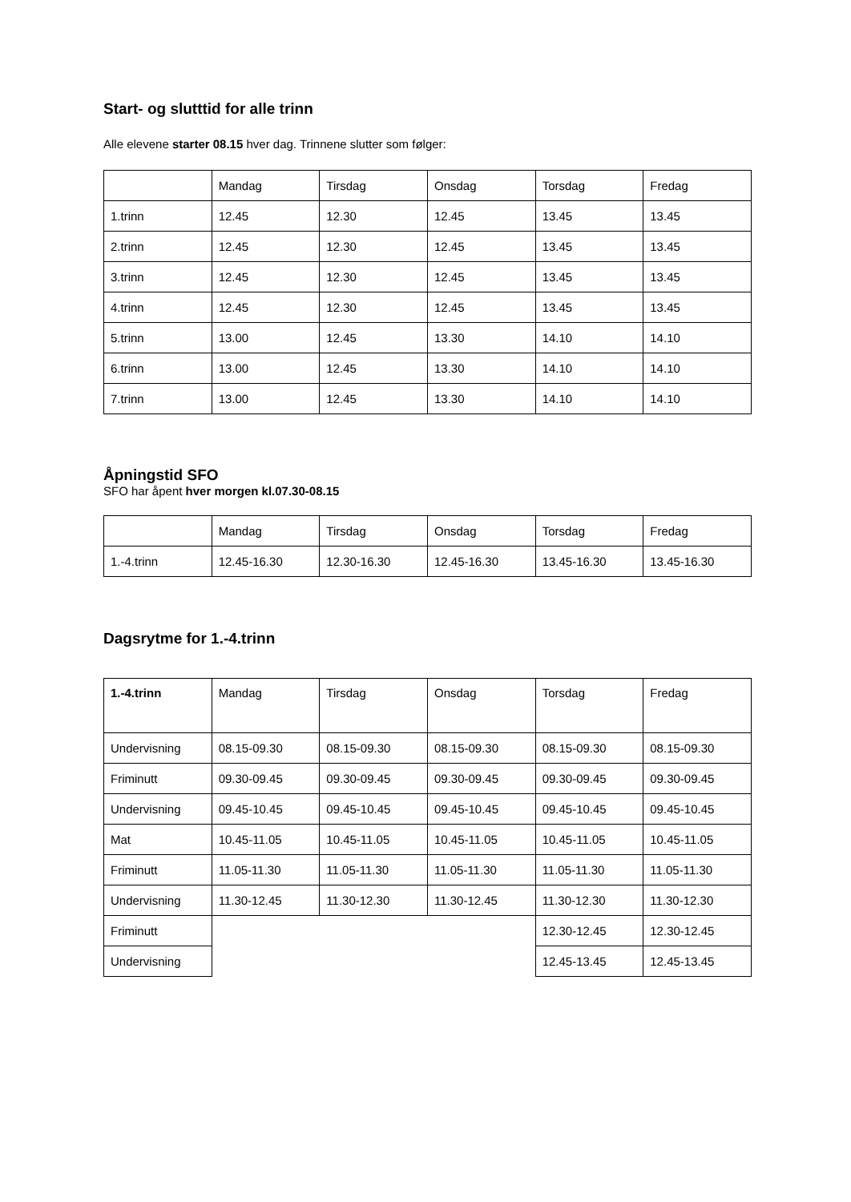Start- og slutttid for alle trinn
Alle elevene starter 08.15 hver dag. Trinnene slutter som følger:
| | Mandag | Tirsdag | Onsdag | Torsdag | Fredag |
| 1.trinn | 12.45 | 12.30 | 12.45 | 13.45 | 13.45 |
| 2.trinn | 12.45 | 12.30 | 12.45 | 13.45 | 13.45 |
| 3.trinn | 12.45 | 12.30 | 12.45 | 13.45 | 13.45 |
| 4.trinn | 12.45 | 12.30 | 12.45 | 13.45 | 13.45 |
| 5.trinn | 13.00 | 12.45 | 13.30 | 14.10 | 14.10 |
| 6.trinn | 13.00 | 12.45 | 13.30 | 14.10 | 14.10 |
| 7.trinn | 13.00 | 12.45 | 13.30 | 14.10 | 14.10 |
Åpningstid SFO
SFO har åpent hver morgen kl.07.30-08.15
| | Mandag | Tirsdag | Onsdag | Torsdag | Fredag |
| 1.-4.trinn | 12.45-16.30 | 12.30-16.30 | 12.45-16.30 | 13.45-16.30 | 13.45-16.30 |
Dagsrytme for 1.-4.trinn
| 1.-4.trinn | Mandag | Tirsdag | Onsdag | Torsdag | Fredag |
| Undervisning | 08.15-09.30 | 08.15-09.30 | 08.15-09.30 | 08.15-09.30 | 08.15-09.30 |
| Friminutt | 09.30-09.45 | 09.30-09.45 | 09.30-09.45 | 09.30-09.45 | 09.30-09.45 |
| Undervisning | 09.45-10.45 | 09.45-10.45 | 09.45-10.45 | 09.45-10.45 | 09.45-10.45 |
| Mat | 10.45-11.05 | 10.45-11.05 | 10.45-11.05 | 10.45-11.05 | 10.45-11.05 |
| Friminutt | 11.05-11.30 | 11.05-11.30 | 11.05-11.30 | 11.05-11.30 | 11.05-11.30 |
| Undervisning | 11.30-12.45 | 11.30-12.30 | 11.30-12.45 | 11.30-12.30 | 11.30-12.30 |
| Friminutt | | | | 12.30-12.45 | 12.30-12.45 |
| Undervisning | | | | 12.45-13.45 | 12.45-13.45 |